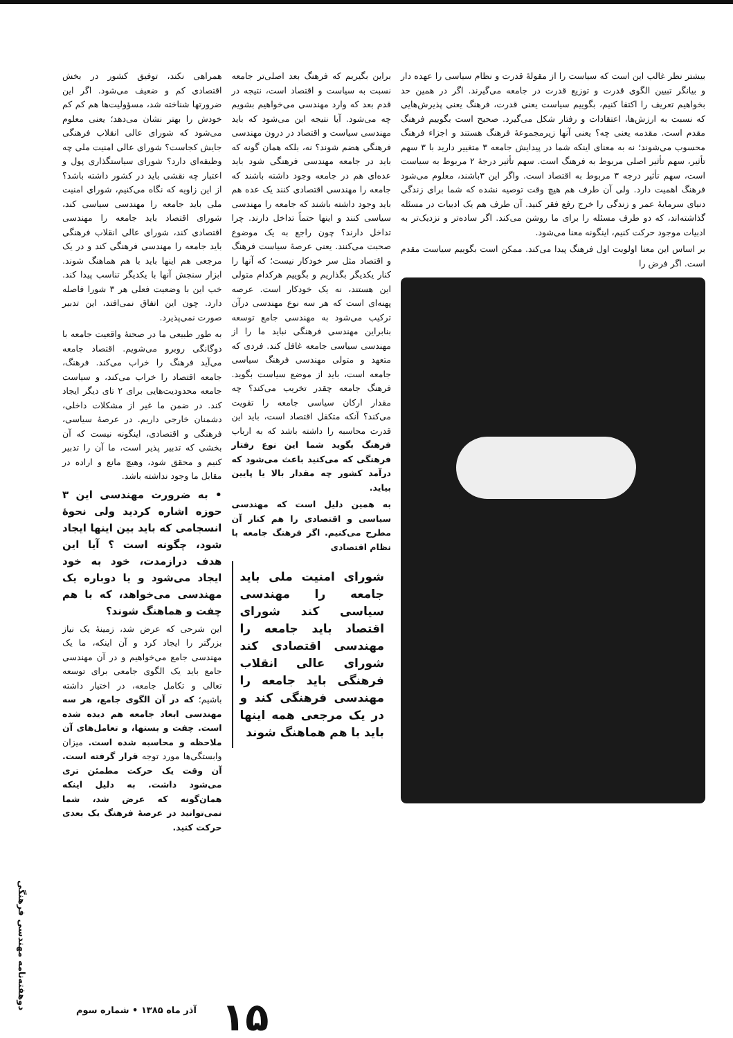بیشتر نظر غالب این است که سیاست را از مقولهٔ قدرت و نظام سیاسی را عهده دار و بیانگر تبیین الگوی قدرت و توزیع قدرت در جامعه می‌گیرند. اگر در همین حد بخواهیم تعریف را اکتفا کنیم، بگوییم سیاست یعنی قدرت، فرهنگ یعنی پذیرش‌هایی که نسبت به ارزش‌ها، اعتقادات و رفتار شکل می‌گیرد. صحیح است بگوییم فرهنگ مقدم است. مقدمه یعنی چه؟ یعنی آنها زیرمجموعهٔ فرهنگ هستند و اجزاء فرهنگ محسوب می‌شوند؛ نه به معنای اینکه شما در پیدایش جامعه ۳ متغییر دارید با ۳ سهم تأثیر، سهم تأثیر اصلی مربوط به فرهنگ است. سهم تأثیر درجهٔ ۲ مربوط به سیاست است، سهم تأثیر درجه ۳ مربوط به اقتصاد است. واگر این ۳باشند، معلوم می‌شود فرهنگ اهمیت دارد. ولی آن طرف هم هیچ وقت توصیه نشده که شما برای زندگی دنیای سرمایهٔ عمر و زندگی را خرج رفع فقر کنید. آن طرف هم یک ادبیات در مسئله گذاشته‌اند، که دو طرف مسئله را برای ما روشن می‌کند. اگر ساده‌تر و نزدیک‌تر به ادبیات موجود حرکت کنیم، اینگونه معنا می‌شود.
بر اساس این معنا اولویت اول فرهنگ پیدا می‌کند. ممکن است بگوییم سیاست مقدم است. اگر فرض را
براین بگیریم که فرهنگ بعد اصلی‌تر جامعه نسبت به سیاست و اقتصاد است، نتیجه در قدم بعد که وارد مهندسی می‌خواهیم بشویم چه می‌شود. آیا نتیجه این می‌شود که باید مهندسی سیاست و اقتصاد در درون مهندسی فرهنگی هضم شوند؟ نه، بلکه همان گونه که باید در جامعه مهندسی فرهنگی شود باید عده‌ای هم در جامعه وجود داشته باشند که جامعه را مهندسی اقتصادی کنند یک عده هم باید وجود داشته باشند که جامعه را مهندسی سیاسی کنند و اینها حتماً تداخل دارند. چرا تداخل دارند؟ چون راجع به یک موضوع صحبت می‌کنند. یعنی عرصهٔ سیاست فرهنگ و اقتصاد مثل سر خودکار نیست؛ که آنها را کنار یکدیگر بگذاریم و بگوییم هرکدام متولی این هستند، نه یک خودکار است. عرصه پهنه‌ای است که هر سه نوع مهندسی درآن ترکیب می‌شود به مهندسی جامع توسعه بنابراین مهندسی فرهنگی نباید ما را از مهندسی سیاسی جامعه غافل کند. فردی که متعهد و متولی مهندسی فرهنگ سیاسی جامعه است، باید از موضع سیاست بگوید. فرهنگ جامعه چقدر تخریب می‌کند؟ چه مقدار ارکان سیاسی جامعه را تقویت می‌کند؟ آنکه متکفل اقتصاد است، باید این قدرت محاسبه را داشته باشد که به ارباب فرهنگ بگوید شما این نوع رفتار فرهنگی که می‌کنید باعث می‌شود که درآمد کشور چه مقدار بالا یا پایین بیاید.
به همین دلیل است که مهندسی سیاسی و اقتصادی را هم کنار آن مطرح می‌کنیم. اگر فرهنگ جامعه با نظام اقتصادی
شورای امنیت ملی باید جامعه را مهندسی سیاسی کند شورای اقتصاد باید جامعه را مهندسی اقتصادی کند شورای عالی انقلاب فرهنگی باید جامعه را مهندسی فرهنگی کند و در یک مرجعی همه اینها باید با هم هماهنگ شوند
همراهی نکند، توفیق کشور در بخش اقتصادی کم و ضعیف می‌شود. اگر این ضرورتها شناخته شد، مسؤولیت‌ها هم کم کم خودش را بهتر نشان می‌دهد؛ یعنی معلوم می‌شود که شورای عالی انقلاب فرهنگی جایش کجاست؟ شورای عالی امنیت ملی چه وظیفه‌ای دارد؟ شورای سیاستگذاری پول و اعتبار چه نقشی باید در کشور داشته باشد؟ از این زاویه که نگاه می‌کنیم، شورای امنیت ملی باید جامعه را مهندسی سیاسی کند، شورای اقتصاد باید جامعه را مهندسی اقتصادی کند، شورای عالی انقلاب فرهنگی باید جامعه را مهندسی فرهنگی کند و در یک مرجعی هم اینها باید با هم هماهنگ شوند. ابزار سنجش آنها با یکدیگر تناسب پیدا کند. خب این با وضعیت فعلی هر ۳ شورا فاصله دارد. چون این اتفاق نمی‌افتد، این تدبیر صورت نمی‌پذیرد.
به طور طبیعی ما در صحنهٔ واقعیت جامعه با دوگانگی روبرو می‌شویم. اقتصاد جامعه می‌آید فرهنگ را خراب می‌کند. فرهنگ، جامعه اقتصاد را خراب می‌کند، و سیاست جامعه محدودیت‌هایی برای ۲ تای دیگر ایجاد کند. در ضمن ما غیر از مشکلات داخلی، دشمنان خارجی داریم. در عرصهٔ سیاسی، فرهنگی و اقتصادی، اینگونه نیست که آن بخشی که تدبیر پذیر است، ما آن را تدبیر کنیم و محقق شود، وهیچ مانع و اراده در مقابل ما وجود نداشته باشد.
• به ضرورت مهندسی این ۳ حوزه اشاره کردید ولی نحوهٔ انسجامی که باید بین اینها ایجاد شود، چگونه است ؟ آیا این هدف درازمدت، خود به خود ایجاد می‌شود و یا دوباره یک مهندسی می‌خواهد، که با هم چفت و هماهنگ شوند؟
این شرحی که عرض شد، زمینهٔ یک نیاز بزرگتر را ایجاد کرد و آن اینکه، ما یک مهندسی جامع می‌خواهیم و در آن مهندسی جامع باید یک الگوی جامعی برای توسعه تعالی و تکامل جامعه، در اختیار داشته باشیم؛ که در آن الگوی جامع، هر سه مهندسی ابعاد جامعه هم دیده شده است. چفت و بستها، و تعامل‌های آن ملاحظه و محاسبه شده است. میزان وابستگی‌ها مورد توجه قرار گرفته است. آن وقت یک حرکت مطمئن تری می‌شود داشت. به دلیل اینکه همان‌گونه که عرض شد، شما نمی‌توانید در عرصهٔ فرهنگ یک بعدی حرکت کنید.
۱۵
آذر ماه ۱۳۸۵ • شماره سوم
دوهفته‌نامه مهندسی فرهنگی